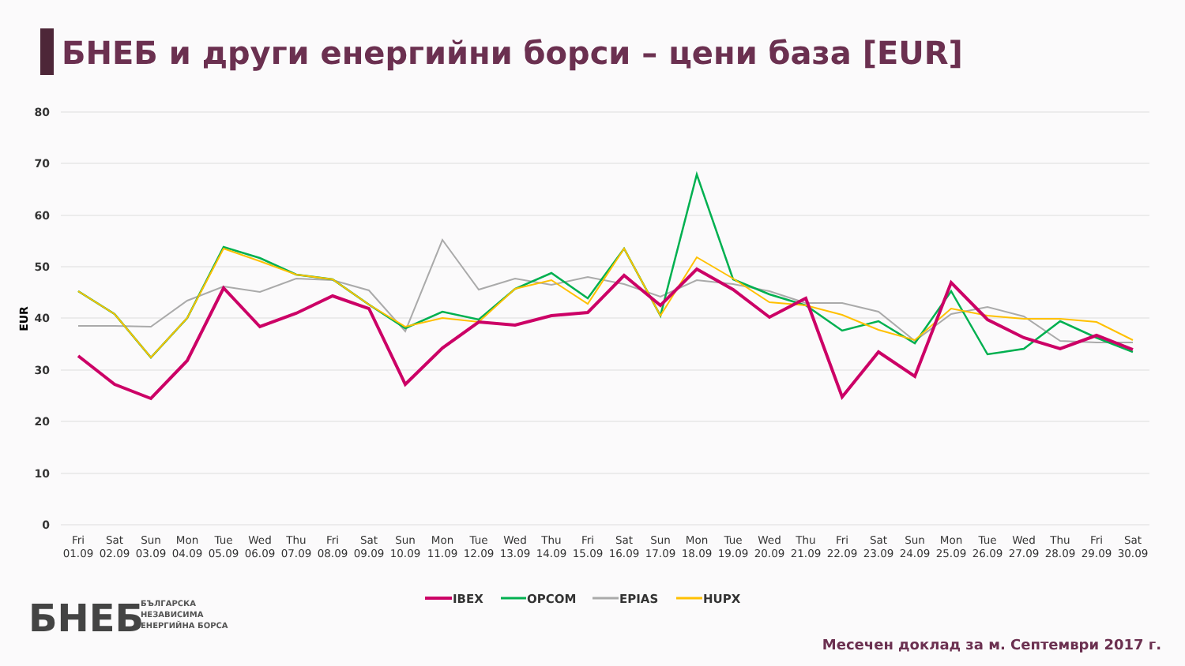БНЕБ и други енергийни борси – цени база [EUR]
80
70
60
50
40
30
20
10
0
EUR
Fri
01.09
Sat
02.09
Sun
03.09
Mon
04.09
Tue
05.09
Wed
06.09
Thu
07.09
Fri
08.09
Sat
09.09
Sun
10.09
Mon
11.09
Tue
12.09
Wed
13.09
Thu
14.09
Fri
15.09
Sat
16.09
Sun
17.09
Mon
18.09
Tue
19.09
Wed
20.09
Thu
21.09
Fri
22.09
Sat
23.09
Sun
24.09
Mon
25.09
Tue
26.09
Wed
27.09
Thu
28.09
Fri
29.09
Sat
30.09
IBEX
OPCOM
EPIAS
HUPX
БНЕБ
БЪЛГАРСКА
НЕЗАВИСИМА
ЕНЕРГИЙНА БОРСА
Месечен доклад за м. Септември 2017 г.